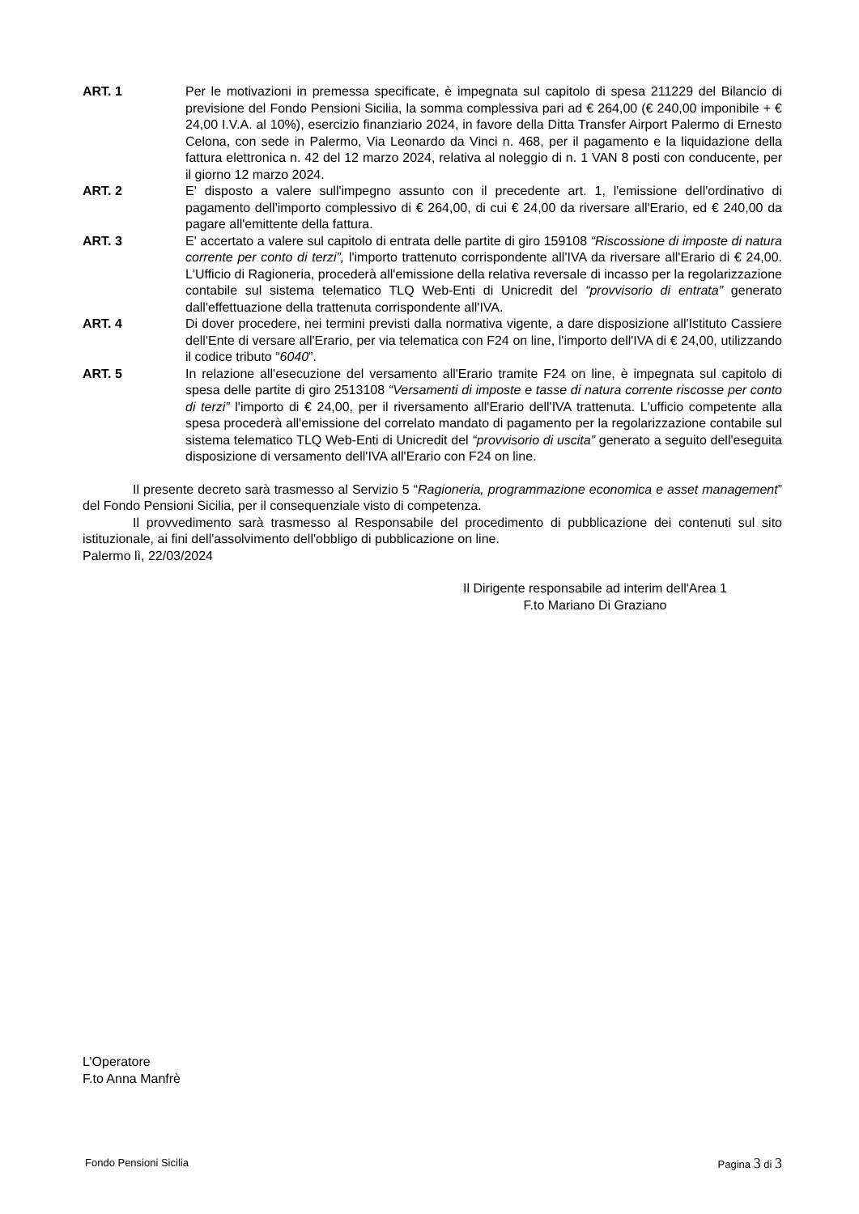ART. 1 Per le motivazioni in premessa specificate, è impegnata sul capitolo di spesa 211229 del Bilancio di previsione del Fondo Pensioni Sicilia, la somma complessiva pari ad € 264,00 (€ 240,00 imponibile + € 24,00 I.V.A. al 10%), esercizio finanziario 2024, in favore della Ditta Transfer Airport Palermo di Ernesto Celona, con sede in Palermo, Via Leonardo da Vinci n. 468, per il pagamento e la liquidazione della fattura elettronica n. 42 del 12 marzo 2024, relativa al noleggio di n. 1 VAN 8 posti con conducente, per il giorno 12 marzo 2024.
ART. 2 E' disposto a valere sull'impegno assunto con il precedente art. 1, l'emissione dell'ordinativo di pagamento dell'importo complessivo di € 264,00, di cui € 24,00 da riversare all'Erario, ed € 240,00 da pagare all'emittente della fattura.
ART. 3 E' accertato a valere sul capitolo di entrata delle partite di giro 159108 “Riscossione di imposte di natura corrente per conto di terzi”, l'importo trattenuto corrispondente all'IVA da riversare all'Erario di € 24,00. L'Ufficio di Ragioneria, procederà all'emissione della relativa reversale di incasso per la regolarizzazione contabile sul sistema telematico TLQ Web-Enti di Unicredit del “provvisorio di entrata” generato dall'effettuazione della trattenuta corrispondente all'IVA.
ART. 4 Di dover procedere, nei termini previsti dalla normativa vigente, a dare disposizione all'Istituto Cassiere dell'Ente di versare all'Erario, per via telematica con F24 on line, l'importo dell'IVA di € 24,00, utilizzando il codice tributo “6040”.
ART. 5 In relazione all'esecuzione del versamento all'Erario tramite F24 on line, è impegnata sul capitolo di spesa delle partite di giro 2513108 “Versamenti di imposte e tasse di natura corrente riscosse per conto di terzi” l'importo di € 24,00, per il riversamento all'Erario dell'IVA trattenuta. L'ufficio competente alla spesa procederà all'emissione del correlato mandato di pagamento per la regolarizzazione contabile sul sistema telematico TLQ Web-Enti di Unicredit del “provvisorio di uscita” generato a seguito dell'eseguita disposizione di versamento dell'IVA all'Erario con F24 on line.
Il presente decreto sarà trasmesso al Servizio 5 “Ragioneria, programmazione economica e asset management” del Fondo Pensioni Sicilia, per il consequenziale visto di competenza.
Il provvedimento sarà trasmesso al Responsabile del procedimento di pubblicazione dei contenuti sul sito istituzionale, ai fini dell'assolvimento dell'obbligo di pubblicazione on line.
Palermo lì, 22/03/2024
Il Dirigente responsabile ad interim dell'Area 1
F.to Mariano Di Graziano
L’Operatore
F.to Anna Manfrè
Fondo Pensioni Sicilia Pagina 3 di 3